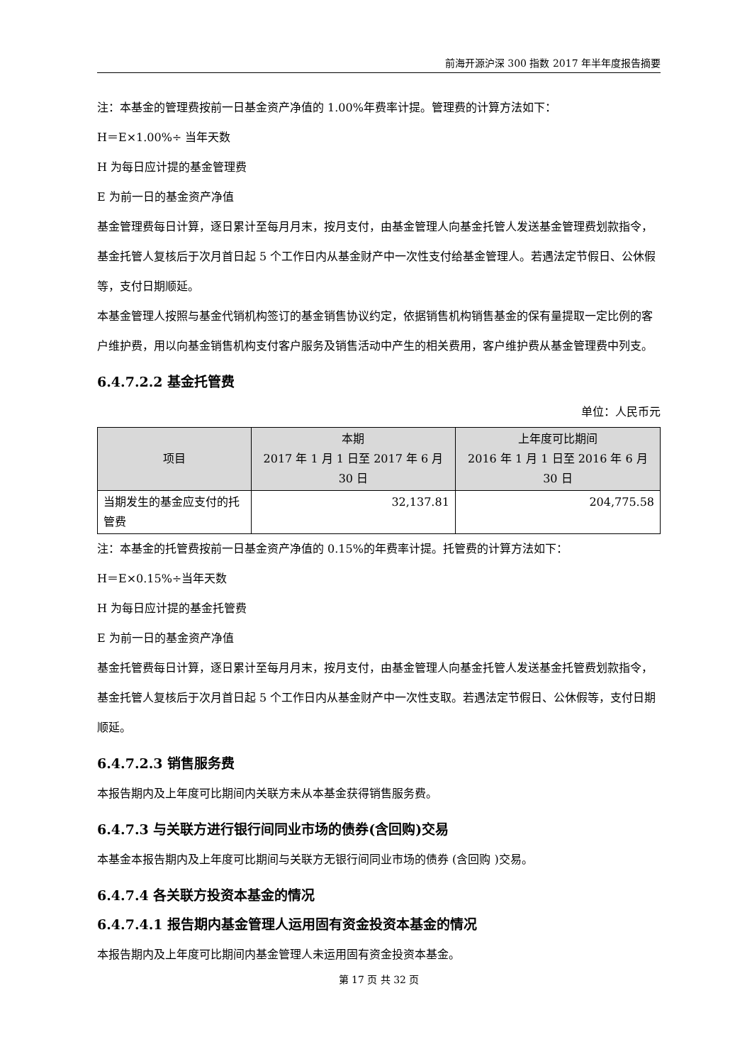前海开源沪深 300 指数 2017 年半年度报告摘要
注：本基金的管理费按前一日基金资产净值的 1.00%年费率计提。管理费的计算方法如下：
H＝E×1.00%÷ 当年天数
H 为每日应计提的基金管理费
E 为前一日的基金资产净值
基金管理费每日计算，逐日累计至每月月末，按月支付，由基金管理人向基金托管人发送基金管理费划款指令，基金托管人复核后于次月首日起 5 个工作日内从基金财产中一次性支付给基金管理人。若遇法定节假日、公休假等，支付日期顺延。
本基金管理人按照与基金代销机构签订的基金销售协议约定，依据销售机构销售基金的保有量提取一定比例的客户维护费，用以向基金销售机构支付客户服务及销售活动中产生的相关费用，客户维护费从基金管理费中列支。
6.4.7.2.2 基金托管费
单位：人民币元
| 项目 | 本期 2017 年 1 月 1 日至 2017 年 6 月 30 日 | 上年度可比期间 2016 年 1 月 1 日至 2016 年 6 月 30 日 |
| --- | --- | --- |
| 当期发生的基金应支付的托管费 | 32,137.81 | 204,775.58 |
注：本基金的托管费按前一日基金资产净值的 0.15%的年费率计提。托管费的计算方法如下：
H＝E×0.15%÷当年天数
H 为每日应计提的基金托管费
E 为前一日的基金资产净值
基金托管费每日计算，逐日累计至每月月末，按月支付，由基金管理人向基金托管人发送基金托管费划款指令，基金托管人复核后于次月首日起 5 个工作日内从基金财产中一次性支取。若遇法定节假日、公休假等，支付日期顺延。
6.4.7.2.3 销售服务费
本报告期内及上年度可比期间内关联方未从本基金获得销售服务费。
6.4.7.3 与关联方进行银行间同业市场的债券(含回购)交易
本基金本报告期内及上年度可比期间与关联方无银行间同业市场的债券 (含回购 )交易。
6.4.7.4 各关联方投资本基金的情况
6.4.7.4.1 报告期内基金管理人运用固有资金投资本基金的情况
本报告期内及上年度可比期间内基金管理人未运用固有资金投资本基金。
第 17 页 共 32 页